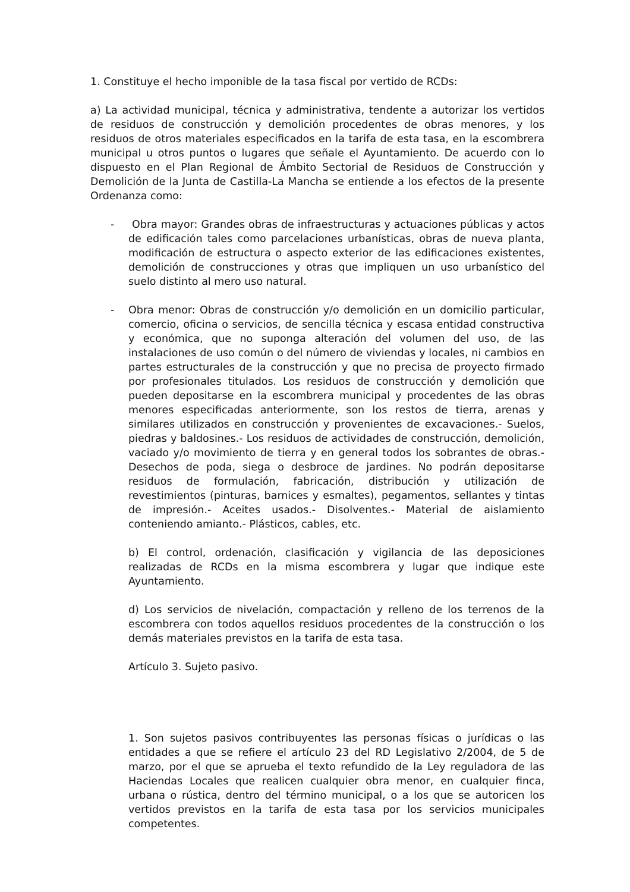1. Constituye el hecho imponible de la tasa fiscal por vertido de RCDs:
a) La actividad municipal, técnica y administrativa, tendente a autorizar los vertidos de residuos de construcción y demolición procedentes de obras menores, y los residuos de otros materiales especificados en la tarifa de esta tasa, en la escombrera municipal u otros puntos o lugares que señale el Ayuntamiento. De acuerdo con lo dispuesto en el Plan Regional de Ámbito Sectorial de Residuos de Construcción y Demolición de la Junta de Castilla-La Mancha se entiende a los efectos de la presente Ordenanza como:
- Obra mayor: Grandes obras de infraestructuras y actuaciones públicas y actos de edificación tales como parcelaciones urbanísticas, obras de nueva planta, modificación de estructura o aspecto exterior de las edificaciones existentes, demolición de construcciones y otras que impliquen un uso urbanístico del suelo distinto al mero uso natural.
- Obra menor: Obras de construcción y/o demolición en un domicilio particular, comercio, oficina o servicios, de sencilla técnica y escasa entidad constructiva y económica, que no suponga alteración del volumen del uso, de las instalaciones de uso común o del número de viviendas y locales, ni cambios en partes estructurales de la construcción y que no precisa de proyecto firmado por profesionales titulados. Los residuos de construcción y demolición que pueden depositarse en la escombrera municipal y procedentes de las obras menores especificadas anteriormente, son los restos de tierra, arenas y similares utilizados en construcción y provenientes de excavaciones.- Suelos, piedras y baldosines.- Los residuos de actividades de construcción, demolición, vaciado y/o movimiento de tierra y en general todos los sobrantes de obras.- Desechos de poda, siega o desbroce de jardines. No podrán depositarse residuos de formulación, fabricación, distribución y utilización de revestimientos (pinturas, barnices y esmaltes), pegamentos, sellantes y tintas de impresión.- Aceites usados.- Disolventes.- Material de aislamiento conteniendo amianto.- Plásticos, cables, etc.
b) El control, ordenación, clasificación y vigilancia de las deposiciones realizadas de RCDs en la misma escombrera y lugar que indique este Ayuntamiento.
d) Los servicios de nivelación, compactación y relleno de los terrenos de la escombrera con todos aquellos residuos procedentes de la construcción o los demás materiales previstos en la tarifa de esta tasa.
Artículo 3. Sujeto pasivo.
1. Son sujetos pasivos contribuyentes las personas físicas o jurídicas o las entidades a que se refiere el artículo 23 del RD Legislativo 2/2004, de 5 de marzo, por el que se aprueba el texto refundido de la Ley reguladora de las Haciendas Locales que realicen cualquier obra menor, en cualquier finca, urbana o rústica, dentro del término municipal, o a los que se autoricen los vertidos previstos en la tarifa de esta tasa por los servicios municipales competentes.